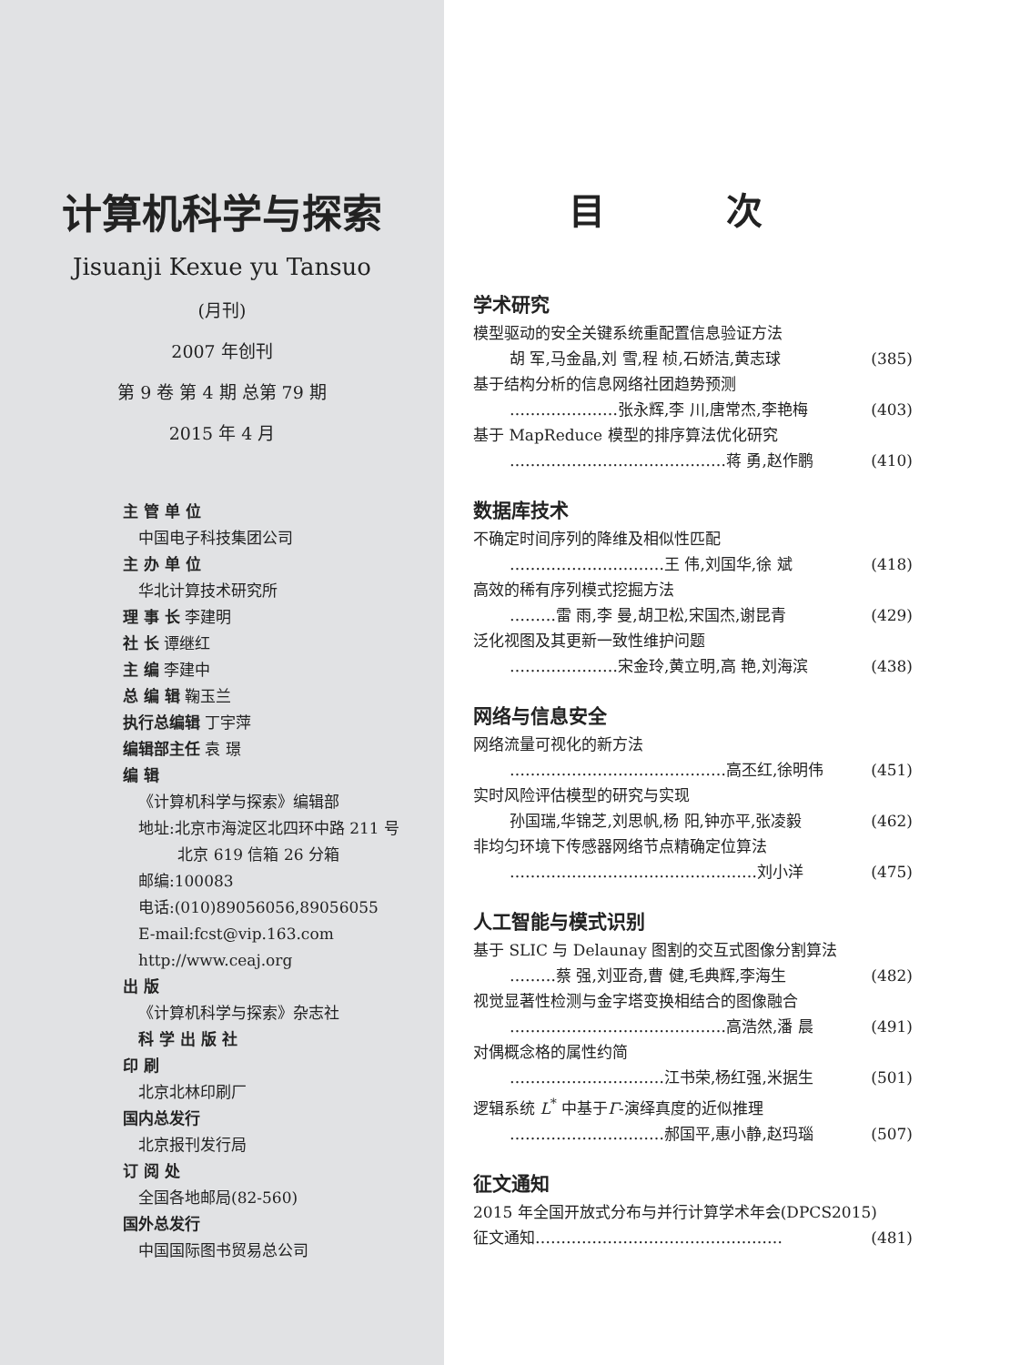计算机科学与探索
Jisuanji Kexue yu Tansuo
(月刊)
2007 年创刊
第 9 卷 第 4 期 总第 79 期
2015 年 4 月
主 管 单 位
中国电子科技集团公司
主 办 单 位
华北计算技术研究所
理 事 长 李建明
社 长 谭继红
主 编 李建中
总 编 辑 鞠玉兰
执行总编辑 丁宇萍
编辑部主任 袁 璟
编 辑
《计算机科学与探索》编辑部
地址:北京市海淀区北四环中路 211 号
北京 619 信箱 26 分箱
邮编:100083
电话:(010)89056056,89056055
E-mail:fcst@vip.163.com
http://www.ceaj.org
出 版
《计算机科学与探索》杂志社
科 学 出 版 社
印 刷
北京北林印刷厂
国内总发行
北京报刊发行局
订 阅 处
全国各地邮局(82-560)
国外总发行
中国国际图书贸易总公司
目 次
学术研究
模型驱动的安全关键系统重配置信息验证方法
胡 军,马金晶,刘 雪,程 桢,石娇洁,黄志球 (385)
基于结构分析的信息网络社团趋势预测
…………………张永辉,李 川,唐常杰,李艳梅 (403)
基于 MapReduce 模型的排序算法优化研究
……………………………………蒋 勇,赵作鹏 (410)
数据库技术
不确定时间序列的降维及相似性匹配
…………………………王 伟,刘国华,徐 斌 (418)
高效的稀有序列模式挖掘方法
………雷 雨,李 曼,胡卫松,宋国杰,谢昆青 (429)
泛化视图及其更新一致性维护问题
…………………宋金玲,黄立明,高 艳,刘海滨 (438)
网络与信息安全
网络流量可视化的新方法
……………………………………高丕红,徐明伟 (451)
实时风险评估模型的研究与实现
孙国瑞,华锦芝,刘思帆,杨 阳,钟亦平,张凌毅 (462)
非均匀环境下传感器网络节点精确定位算法
…………………………………………刘小洋 (475)
人工智能与模式识别
基于 SLIC 与 Delaunay 图割的交互式图像分割算法
………蔡 强,刘亚奇,曹 健,毛典辉,李海生 (482)
视觉显著性检测与金字塔变换相结合的图像融合
……………………………………高浩然,潘 晨 (491)
对偶概念格的属性约简
…………………………江书荣,杨红强,米据生 (501)
逻辑系统 L<sup>*</sup> 中基于Γ-演绎真度的近似推理
…………………………郝国平,惠小静,赵玛瑙 (507)
征文通知
2015 年全国开放式分布与并行计算学术年会(DPCS2015)
征文通知………………………………………… (481)